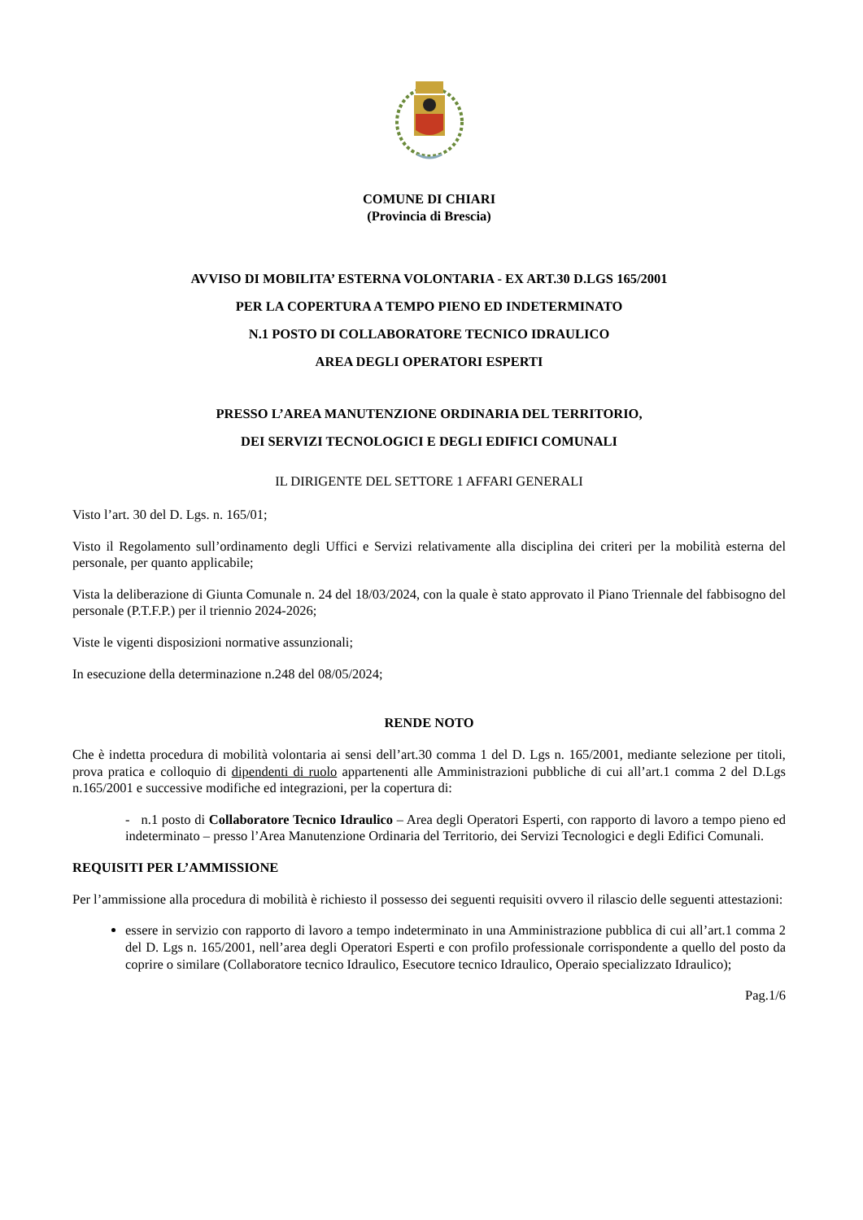COMUNE DI CHIARI
(Provincia di Brescia)
AVVISO DI MOBILITA’ ESTERNA VOLONTARIA - EX ART.30 D.LGS 165/2001
PER LA COPERTURA A TEMPO PIENO ED INDETERMINATO
N.1 POSTO DI COLLABORATORE TECNICO IDRAULICO
AREA DEGLI OPERATORI ESPERTI
PRESSO L’AREA MANUTENZIONE ORDINARIA DEL TERRITORIO,
DEI SERVIZI TECNOLOGICI E DEGLI EDIFICI COMUNALI
IL DIRIGENTE DEL SETTORE 1 AFFARI GENERALI
Visto l’art. 30 del D. Lgs. n. 165/01;
Visto il Regolamento sull’ordinamento degli Uffici e Servizi relativamente alla disciplina dei criteri per la mobilità esterna del personale, per quanto applicabile;
Vista la deliberazione di Giunta Comunale n. 24 del 18/03/2024, con la quale è stato approvato il Piano Triennale del fabbisogno del personale (P.T.F.P.) per il triennio 2024-2026;
Viste le vigenti disposizioni normative assunzionali;
In esecuzione della determinazione n.248 del 08/05/2024;
RENDE NOTO
Che è indetta procedura di mobilità volontaria ai sensi dell’art.30 comma 1 del D. Lgs n. 165/2001, mediante selezione per titoli, prova pratica e colloquio di dipendenti di ruolo appartenenti alle Amministrazioni pubbliche di cui all’art.1 comma 2 del D.Lgs n.165/2001 e successive modifiche ed integrazioni, per la copertura di:
- n.1 posto di Collaboratore Tecnico Idraulico – Area degli Operatori Esperti, con rapporto di lavoro a tempo pieno ed indeterminato – presso l’Area Manutenzione Ordinaria del Territorio, dei Servizi Tecnologici e degli Edifici Comunali.
REQUISITI PER L’AMMISSIONE
Per l’ammissione alla procedura di mobilità è richiesto il possesso dei seguenti requisiti ovvero il rilascio delle seguenti attestazioni:
essere in servizio con rapporto di lavoro a tempo indeterminato in una Amministrazione pubblica di cui all’art.1 comma 2 del D. Lgs n. 165/2001, nell’area degli Operatori Esperti e con profilo professionale corrispondente a quello del posto da coprire o similare (Collaboratore tecnico Idraulico, Esecutore tecnico Idraulico, Operaio specializzato Idraulico);
Pag.1/6